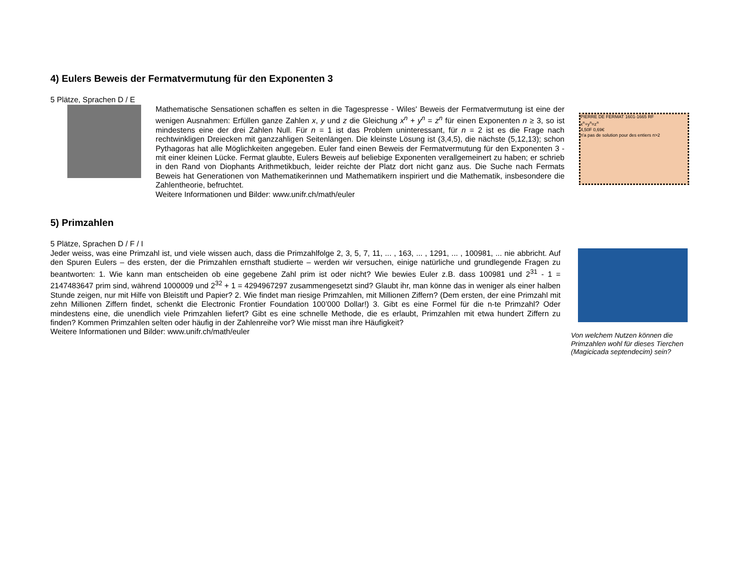4) Eulers Beweis der Fermatvermutung für den Exponenten 3
5 Plätze, Sprachen D / E
Mathematische Sensationen schaffen es selten in die Tagespresse - Wiles' Beweis der Fermatvermutung ist eine der wenigen Ausnahmen: Erfüllen ganze Zahlen x, y und z die Gleichung x<sup>n</sup> + y<sup>n</sup> = z<sup>n</sup> für einen Exponenten n ≥ 3, so ist mindestens eine der drei Zahlen Null. Für n = 1 ist das Problem uninteressant, für n = 2 ist es die Frage nach rechtwinkligen Dreiecken mit ganzzahligen Seitenlängen. Die kleinste Lösung ist (3,4,5), die nächste (5,12,13); schon Pythagoras hat alle Möglichkeiten angegeben. Euler fand einen Beweis der Fermatvermutung für den Exponenten 3 - mit einer kleinen Lücke. Fermat glaubte, Eulers Beweis auf beliebige Exponenten verallgemeinert zu haben; er schrieb in den Rand von Diophants Arithmetikbuch, leider reichte der Platz dort nicht ganz aus. Die Suche nach Fermats Beweis hat Generationen von Mathematikerinnen und Mathematikern inspiriert und die Mathematik, insbesondere die Zahlentheorie, befruchtet.
Weitere Informationen und Bilder: www.unifr.ch/math/euler
PIERRE DE FERMAT 1601-1665 RF
x<sup>n</sup>+y<sup>n</sup>=z<sup>n</sup>
4,50F 0,69€
n'a pas de solution pour des entiers n>2
5) Primzahlen
5 Plätze, Sprachen D / F / I
Jeder weiss, was eine Primzahl ist, und viele wissen auch, dass die Primzahlfolge 2, 3, 5, 7, 11, ... , 163, ... , 1291, ... , 100981, ... nie abbricht. Auf den Spuren Eulers – des ersten, der die Primzahlen ernsthaft studierte – werden wir versuchen, einige natürliche und grundlegende Fragen zu beantworten: 1. Wie kann man entscheiden ob eine gegebene Zahl prim ist oder nicht? Wie bewies Euler z.B. dass 100981 und 2<sup>31</sup> - 1 = 2147483647 prim sind, während 1000009 und 2<sup>32</sup> + 1 = 4294967297 zusammengesetzt sind? Glaubt ihr, man könne das in weniger als einer halben Stunde zeigen, nur mit Hilfe von Bleistift und Papier? 2. Wie findet man riesige Primzahlen, mit Millionen Ziffern? (Dem ersten, der eine Primzahl mit zehn Millionen Ziffern findet, schenkt die Electronic Frontier Foundation 100’000 Dollar!) 3. Gibt es eine Formel für die n-te Primzahl? Oder mindestens eine, die unendlich viele Primzahlen liefert? Gibt es eine schnelle Methode, die es erlaubt, Primzahlen mit etwa hundert Ziffern zu finden? Kommen Primzahlen selten oder häufig in der Zahlenreihe vor? Wie misst man ihre Häufigkeit?
Weitere Informationen und Bilder: www.unifr.ch/math/euler
Von welchem Nutzen können die Primzahlen wohl für dieses Tierchen (Magicicada septendecim) sein?